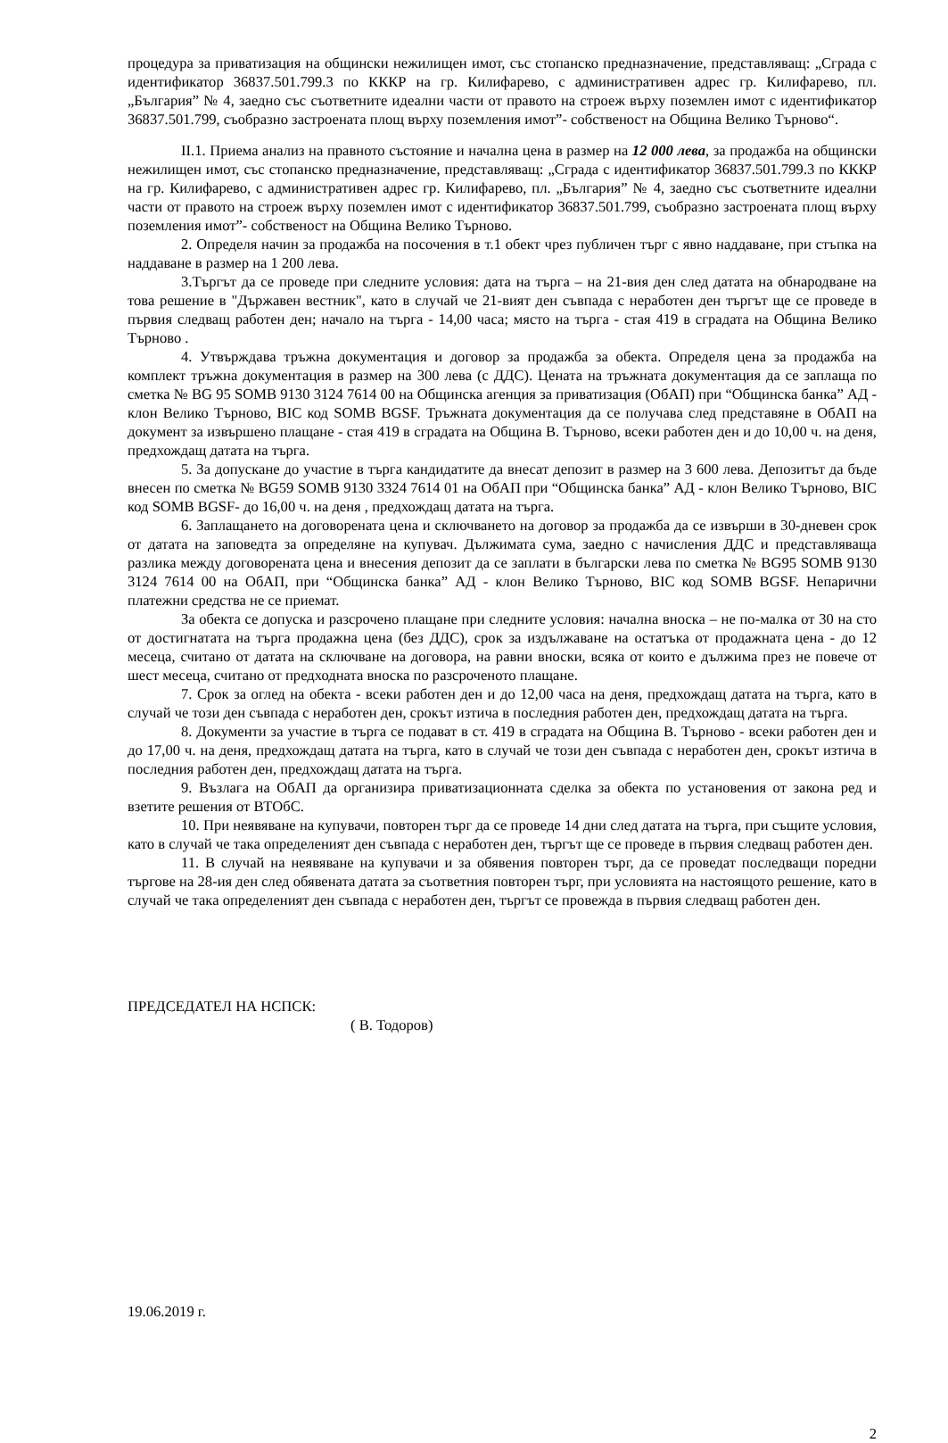процедура за приватизация на общински нежилищен имот, със стопанско предназначение, представляващ: „Сграда с идентификатор 36837.501.799.3 по КККР на гр. Килифарево, с административен адрес гр. Килифарево, пл. „България” № 4, заедно със съответните идеални части от правото на строеж върху поземлен имот с идентификатор 36837.501.799, съобразно застроената площ върху поземления имот”- собственост на Община Велико Търново“.
II.1. Приема анализ на правното състояние и начална цена в размер на 12 000 лева, за продажба на общински нежилищен имот, със стопанско предназначение, представляващ: „Сграда с идентификатор 36837.501.799.3 по КККР на гр. Килифарево, с административен адрес гр. Килифарево, пл. „България” № 4, заедно със съответните идеални части от правото на строеж върху поземлен имот с идентификатор 36837.501.799, съобразно застроената площ върху поземления имот”- собственост на Община Велико Търново.
2. Определя начин за продажба на посочения в т.1 обект чрез публичен търг с явно наддаване, при стъпка на наддаване в размер на 1 200 лева.
3.Търгът да се проведе при следните условия: дата на търга – на 21-вия ден след датата на обнародване на това решение в "Държавен вестник", като в случай че 21-вият ден съвпада с неработен ден търгът ще се проведе в първия следващ работен ден; начало на търга - 14,00 часа; място на търга - стая 419 в сградата на Община Велико Търново .
4. Утвърждава тръжна документация и договор за продажба за обекта. Определя цена за продажба на комплект тръжна документация в размер на 300 лева (с ДДС). Цената на тръжната документация да се заплаща по сметка № BG 95 SOMB 9130 3124 7614 00 на Общинска агенция за приватизация (ОбАП) при “Общинска банка” АД - клон Велико Търново, BIC код SOMB BGSF. Тръжната документация да се получава след представяне в ОбАП на документ за извършено плащане - стая 419 в сградата на Община В. Търново, всеки работен ден и до 10,00 ч. на деня, предхождащ датата на търга.
5. За допускане до участие в търга кандидатите да внесат депозит в размер на 3 600 лева. Депозитът да бъде внесен по сметка № BG59 SOMB 9130 3324 7614 01 на ОбАП при “Общинска банка” АД - клон Велико Търново, BIC код SOMB BGSF- до 16,00 ч. на деня , предхождащ датата на търга.
6. Заплащането на договорената цена и сключването на договор за продажба да се извърши в 30-дневен срок от датата на заповедта за определяне на купувач. Дължимата сума, заедно с начисления ДДС и представляваща разлика между договорената цена и внесения депозит да се заплати в български лева по сметка № BG95 SOMB 9130 3124 7614 00 на ОбАП, при “Общинска банка” АД - клон Велико Търново, BIC код SOMB BGSF. Непарични платежни средства не се приемат.
За обекта се допуска и разсрочено плащане при следните условия: начална вноска – не по-малка от 30 на сто от достигнатата на търга продажна цена (без ДДС), срок за издължаване на остатъка от продажната цена - до 12 месеца, считано от датата на сключване на договора, на равни вноски, всяка от които е дължима през не повече от шест месеца, считано от предходната вноска по разсроченото плащане.
7. Срок за оглед на обекта - всеки работен ден и до 12,00 часа на деня, предхождащ датата на търга, като в случай че този ден съвпада с неработен ден, срокът изтича в последния работен ден, предхождащ датата на търга.
8. Документи за участие в търга се подават в ст. 419 в сградата на Община В. Търново - всеки работен ден и до 17,00 ч. на деня, предхождащ датата на търга, като в случай че този ден съвпада с неработен ден, срокът изтича в последния работен ден, предхождащ датата на търга.
9. Възлага на ОбАП да организира приватизационната сделка за обекта по установения от закона ред и взетите решения от ВТОбС.
10. При неявяване на купувачи, повторен търг да се проведе 14 дни след датата на търга, при същите условия, като в случай че така определеният ден съвпада с неработен ден, търгът ще се проведе в първия следващ работен ден.
11. В случай на неявяване на купувачи и за обявения повторен търг, да се проведат последващи поредни търгове на 28-ия ден след обявената датата за съответния повторен търг, при условията на настоящото решение, като в случай че така определеният ден съвпада с неработен ден, търгът се провежда в първия следващ работен ден.
ПРЕДСЕДАТЕЛ НА НСПСК:
( В. Тодоров)
19.06.2019 г.
2